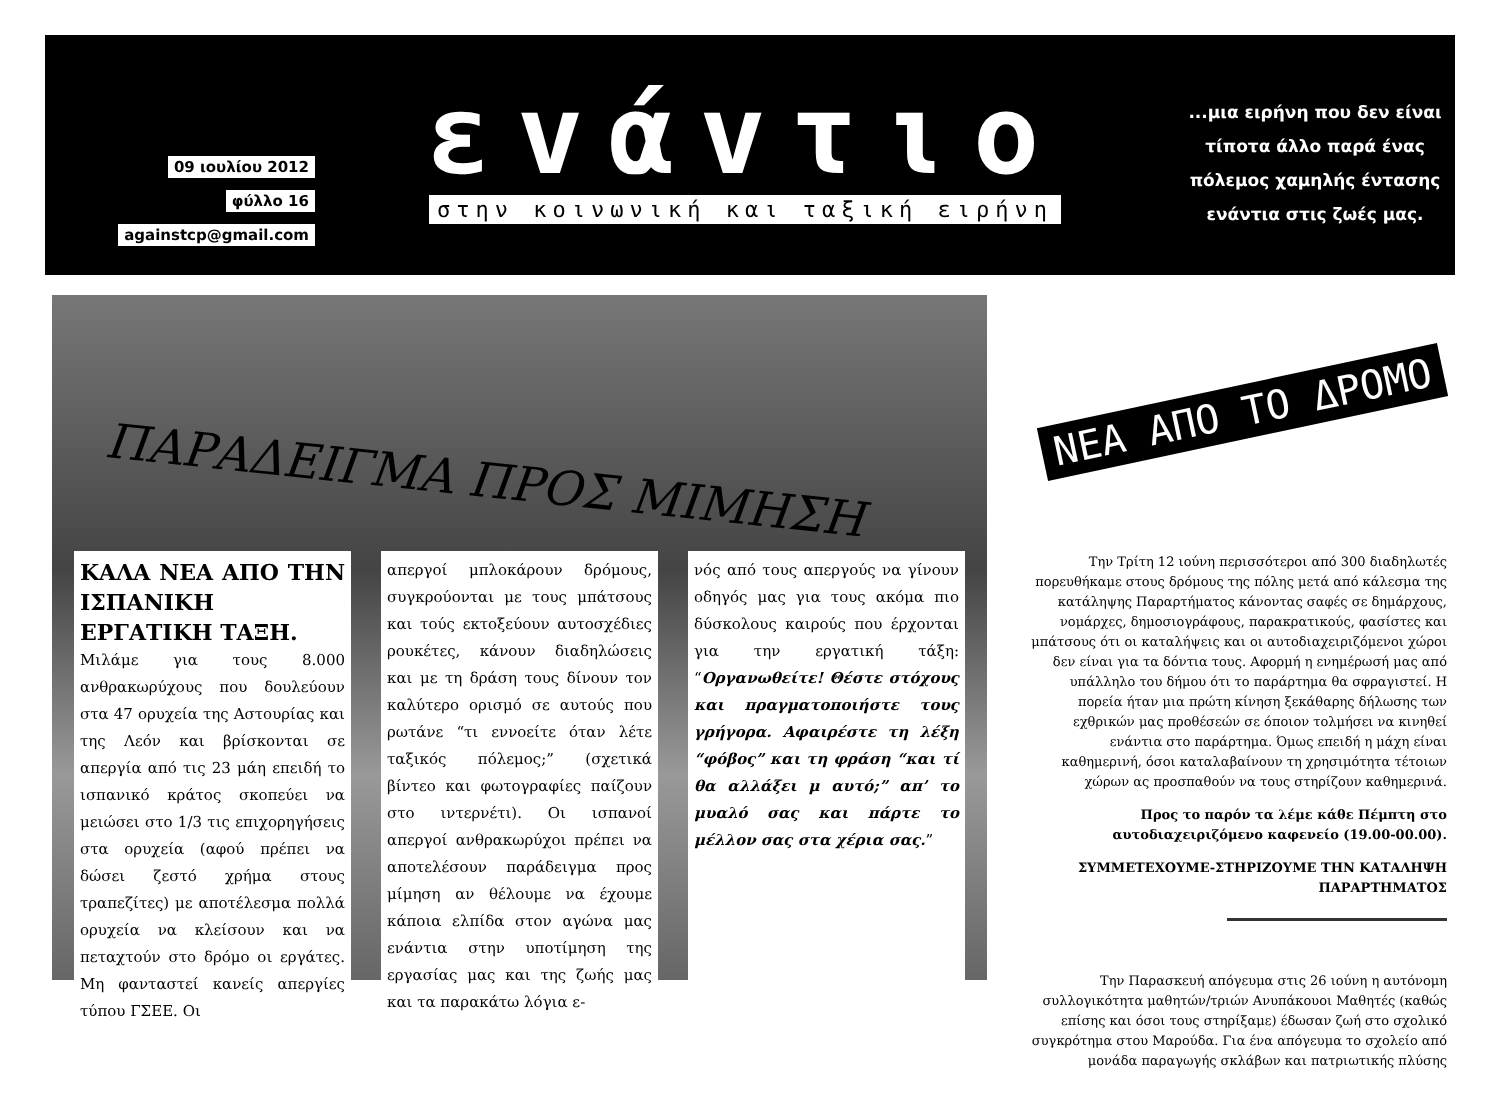09 ιουλίου 2012
φύλλο 16
againstcp@gmail.com
εvάvτιo
στην κοινωνική και ταξική ειρήνη
...μια ειρήνη που δεν είναι τίποτα άλλο παρά ένας πόλεμος χαμηλής έντασης ενάντια στις ζωές μας.
ΠΑΡΑΔΕΙΓΜΑ ΠΡΟΣ ΜΙΜΗΣΗ
ΚΑΛΑ ΝΕΑ ΑΠΟ ΤΗΝ ΙΣΠΑΝΙΚΗ ΕΡΓΑΤΙΚΗ ΤΑΞΗ.
Μιλάμε για τους 8.000 ανθρακωρύχους που δουλεύουν στα 47 ορυχεία της Αστουρίας και της Λεόν και βρίσκονται σε απεργία από τις 23 μάη επειδή το ισπανικό κράτος σκοπεύει να μειώσει στο 1/3 τις επιχορηγήσεις στα ορυχεία (αφού πρέπει να δώσει ζεστό χρήμα στους τραπεζίτες) με αποτέλεσμα πολλά ορυχεία να κλείσουν και να πεταχτούν στο δρόμο οι εργάτες. Μη φανταστεί κανείς απεργίες τύπου ΓΣΕΕ. Οι
απεργοί μπλοκάρουν δρόμους, συγκρούονται με τους μπάτσους και τούς εκτοξεύουν αυτοσχέδιες ρουκέτες, κάνουν διαδηλώσεις και με τη δράση τους δίνουν τον καλύτερο ορισμό σε αυτούς που ρωτάνε “τι εννοείτε όταν λέτε ταξικός πόλεμος;” (σχετικά βίντεο και φωτογραφίες παίζουν στο ιντερνέτι). Οι ισπανοί απεργοί ανθρακωρύχοι πρέπει να αποτελέσουν παράδειγμα προς μίμηση αν θέλουμε να έχουμε κάποια ελπίδα στον αγώνα μας ενάντια στην υποτίμηση της εργασίας μας και της ζωής μας και τα παρακάτω λόγια ε-
νός από τους απεργούς να γίνουν οδηγός μας για τους ακόμα πιο δύσκολους καιρούς που έρχονται για την εργατική τάξη: “Οργανωθείτε! Θέστε στόχους και πραγματοποιήστε τους γρήγορα. Αφαιρέστε τη λέξη “φόβος” και τη φράση “και τί θα αλλάξει μ αυτό;” απ’ το μυαλό σας και πάρτε το μέλλον σας στα χέρια σας.”
ΝΕΑ ΑΠΟ ΤΟ ΔΡΟΜΟ
Την Τρίτη 12 ιούνη περισσότεροι από 300 διαδηλωτές πορευθήκαμε στους δρόμους της πόλης μετά από κάλεσμα της κατάληψης Παραρτήματος κάνοντας σαφές σε δημάρχους, νομάρχες, δημοσιογράφους, παρακρατικούς, φασίστες και μπάτσους ότι οι καταλήψεις και οι αυτοδιαχειριζόμενοι χώροι δεν είναι για τα δόντια τους. Αφορμή η ενημέρωσή μας από υπάλληλο του δήμου ότι το παράρτημα θα σφραγιστεί. Η πορεία ήταν μια πρώτη κίνηση ξεκάθαρης δήλωσης των εχθρικών μας προθέσεών σε όποιον τολμήσει να κινηθεί ενάντια στο παράρτημα. Όμως επειδή η μάχη είναι καθημερινή, όσοι καταλαβαίνουν τη χρησιμότητα τέτοιων χώρων ας προσπαθούν να τους στηρίζουν καθημερινά.
Προς το παρόν τα λέμε κάθε Πέμπτη στο αυτοδιαχειριζόμενο καφενείο (19.00-00.00).
ΣΥΜΜΕΤΕΧΟΥΜΕ-ΣΤΗΡΙΖΟΥΜΕ ΤΗΝ ΚΑΤΑΛΗΨΗ ΠΑΡΑΡΤΗΜΑΤΟΣ
Την Παρασκευή απόγευμα στις 26 ιούνη η αυτόνομη συλλογικότητα μαθητών/τριών Ανυπάκουοι Μαθητές (καθώς επίσης και όσοι τους στηρίξαμε) έδωσαν ζωή στο σχολικό συγκρότημα στου Μαρούδα. Για ένα απόγευμα το σχολείο από μονάδα παραγωγής σκλάβων και πατριωτικής πλύσης